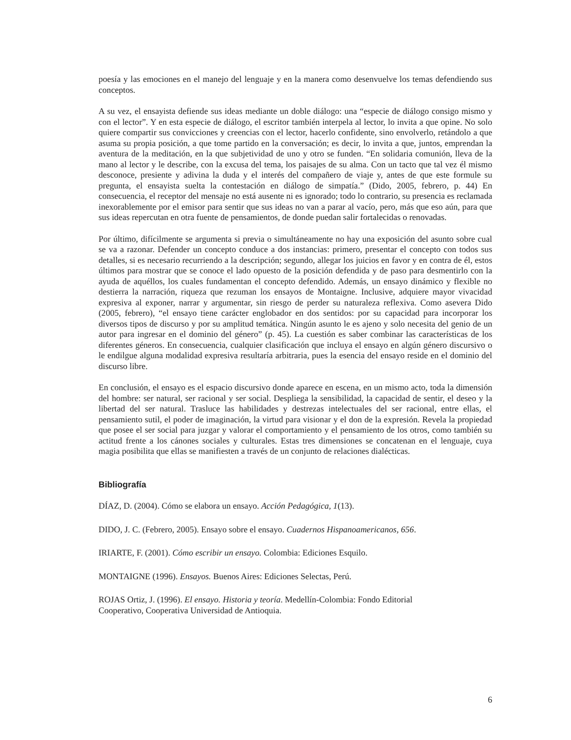poesía y las emociones en el manejo del lenguaje y en la manera como desenvuelve los temas defendiendo sus conceptos.
A su vez, el ensayista defiende sus ideas mediante un doble diálogo: una “especie de diálogo consigo mismo y con el lector”. Y en esta especie de diálogo, el escritor también interpela al lector, lo invita a que opine. No solo quiere compartir sus convicciones y creencias con el lector, hacerlo confidente, sino envolverlo, retándolo a que asuma su propia posición, a que tome partido en la conversación; es decir, lo invita a que, juntos, emprendan la aventura de la meditación, en la que subjetividad de uno y otro se funden. “En solidaria comunión, lleva de la mano al lector y le describe, con la excusa del tema, los paisajes de su alma. Con un tacto que tal vez él mismo desconoce, presiente y adivina la duda y el interés del compañero de viaje y, antes de que este formule su pregunta, el ensayista suelta la contestación en diálogo de simpatía.” (Dido, 2005, febrero, p. 44) En consecuencia, el receptor del mensaje no está ausente ni es ignorado; todo lo contrario, su presencia es reclamada inexorablemente por el emisor para sentir que sus ideas no van a parar al vacío, pero, más que eso aún, para que sus ideas repercutan en otra fuente de pensamientos, de donde puedan salir fortalecidas o renovadas.
Por último, difícilmente se argumenta si previa o simultáneamente no hay una exposición del asunto sobre cual se va a razonar. Defender un concepto conduce a dos instancias: primero, presentar el concepto con todos sus detalles, si es necesario recurriendo a la descripción; segundo, allegar los juicios en favor y en contra de él, estos últimos para mostrar que se conoce el lado opuesto de la posición defendida y de paso para desmentirlo con la ayuda de aquéllos, los cuales fundamentan el concepto defendido. Además, un ensayo dinámico y flexible no destierra la narración, riqueza que rezuman los ensayos de Montaigne. Inclusive, adquiere mayor vivacidad expresiva al exponer, narrar y argumentar, sin riesgo de perder su naturaleza reflexiva. Como asevera Dido (2005, febrero), “el ensayo tiene carácter englobador en dos sentidos: por su capacidad para incorporar los diversos tipos de discurso y por su amplitud temática. Ningún asunto le es ajeno y solo necesita del genio de un autor para ingresar en el dominio del género” (p. 45). La cuestión es saber combinar las características de los diferentes géneros. En consecuencia, cualquier clasificación que incluya el ensayo en algún género discursivo o le endilgue alguna modalidad expresiva resultaría arbitraria, pues la esencia del ensayo reside en el dominio del discurso libre.
En conclusión, el ensayo es el espacio discursivo donde aparece en escena, en un mismo acto, toda la dimensión del hombre: ser natural, ser racional y ser social. Despliega la sensibilidad, la capacidad de sentir, el deseo y la libertad del ser natural. Trasluce las habilidades y destrezas intelectuales del ser racional, entre ellas, el pensamiento sutil, el poder de imaginación, la virtud para visionar y el don de la expresión. Revela la propiedad que posee el ser social para juzgar y valorar el comportamiento y el pensamiento de los otros, como también su actitud frente a los cánones sociales y culturales. Estas tres dimensiones se concatenan en el lenguaje, cuya magia posibilita que ellas se manifiesten a través de un conjunto de relaciones dialécticas.
Bibliografía
DÍAZ, D. (2004). Cómo se elabora un ensayo. Acción Pedagógica, 1(13).
DIDO, J. C. (Febrero, 2005). Ensayo sobre el ensayo. Cuadernos Hispanoamericanos, 656.
IRIARTE, F. (2001). Cómo escribir un ensayo. Colombia: Ediciones Esquilo.
MONTAIGNE (1996). Ensayos. Buenos Aires: Ediciones Selectas, Perú.
ROJAS Ortiz, J. (1996). El ensayo. Historia y teoría. Medellín-Colombia: Fondo Editorial
Cooperativo, Cooperativa Universidad de Antioquia.
6